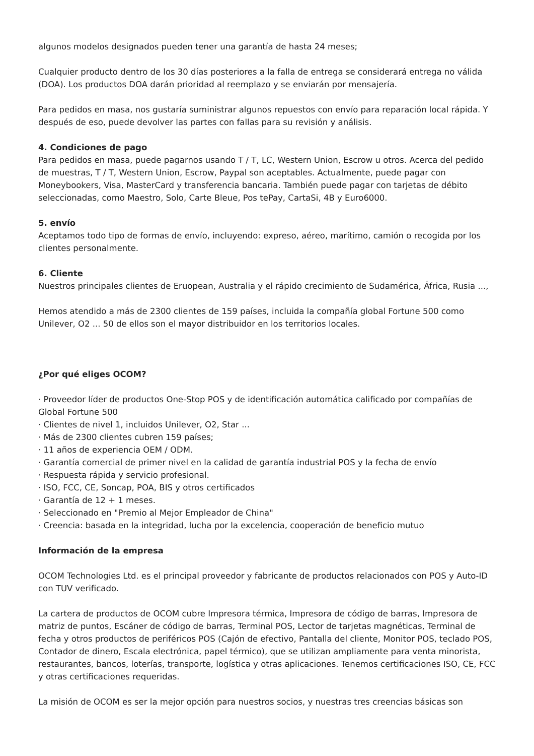algunos modelos designados pueden tener una garantía de hasta 24 meses;
Cualquier producto dentro de los 30 días posteriores a la falla de entrega se considerará entrega no válida (DOA). Los productos DOA darán prioridad al reemplazo y se enviarán por mensajería.
Para pedidos en masa, nos gustaría suministrar algunos repuestos con envío para reparación local rápida. Y después de eso, puede devolver las partes con fallas para su revisión y análisis.
4. Condiciones de pago
Para pedidos en masa, puede pagarnos usando T / T, LC, Western Union, Escrow u otros. Acerca del pedido de muestras, T / T, Western Union, Escrow, Paypal son aceptables. Actualmente, puede pagar con Moneybookers, Visa, MasterCard y transferencia bancaria. También puede pagar con tarjetas de débito seleccionadas, como Maestro, Solo, Carte Bleue, Pos tePay, CartaSi, 4B y Euro6000.
5. envío
Aceptamos todo tipo de formas de envío, incluyendo: expreso, aéreo, marítimo, camión o recogida por los clientes personalmente.
6. Cliente
Nuestros principales clientes de Eruopean, Australia y el rápido crecimiento de Sudamérica, África, Rusia ...,
Hemos atendido a más de 2300 clientes de 159 países, incluida la compañía global Fortune 500 como Unilever, O2 ... 50 de ellos son el mayor distribuidor en los territorios locales.
¿Por qué eliges OCOM?
· Proveedor líder de productos One-Stop POS y de identificación automática calificado por compañías de Global Fortune 500
· Clientes de nivel 1, incluidos Unilever, O2, Star ...
· Más de 2300 clientes cubren 159 países;
· 11 años de experiencia OEM / ODM.
· Garantía comercial de primer nivel en la calidad de garantía industrial POS y la fecha de envío
· Respuesta rápida y servicio profesional.
· ISO, FCC, CE, Soncap, POA, BIS y otros certificados
· Garantía de 12 + 1 meses.
· Seleccionado en "Premio al Mejor Empleador de China"
· Creencia: basada en la integridad, lucha por la excelencia, cooperación de beneficio mutuo
Información de la empresa
OCOM Technologies Ltd. es el principal proveedor y fabricante de productos relacionados con POS y Auto-ID con TUV verificado.
La cartera de productos de OCOM cubre Impresora térmica, Impresora de código de barras, Impresora de matriz de puntos, Escáner de código de barras, Terminal POS, Lector de tarjetas magnéticas, Terminal de fecha y otros productos de periféricos POS (Cajón de efectivo, Pantalla del cliente, Monitor POS, teclado POS, Contador de dinero, Escala electrónica, papel térmico), que se utilizan ampliamente para venta minorista, restaurantes, bancos, loterías, transporte, logística y otras aplicaciones. Tenemos certificaciones ISO, CE, FCC y otras certificaciones requeridas.
La misión de OCOM es ser la mejor opción para nuestros socios, y nuestras tres creencias básicas son